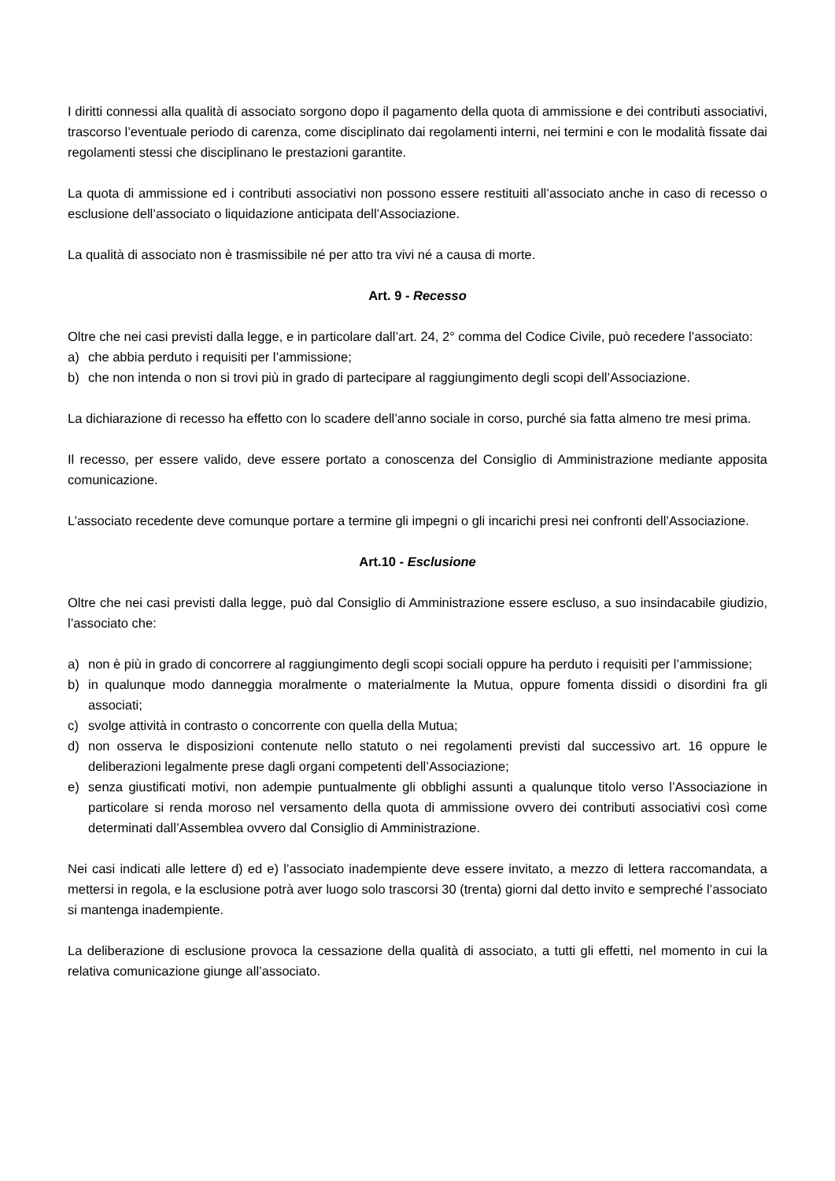I diritti connessi alla qualità di associato sorgono dopo il pagamento della quota di ammissione e dei contributi associativi, trascorso l’eventuale periodo di carenza, come disciplinato dai regolamenti interni, nei termini e con le modalità fissate dai regolamenti stessi che disciplinano le prestazioni garantite.
La quota di ammissione ed i contributi associativi non possono essere restituiti all’associato anche in caso di recesso o esclusione dell’associato o liquidazione anticipata dell’Associazione.
La qualità di associato non è trasmissibile né per atto tra vivi né a causa di morte.
Art. 9 - Recesso
Oltre che nei casi previsti dalla legge, e in particolare dall’art. 24, 2° comma del Codice Civile, può recedere l’associato:
a) che abbia perduto i requisiti per l’ammissione;
b) che non intenda o non si trovi più in grado di partecipare al raggiungimento degli scopi dell’Associazione.
La dichiarazione di recesso ha effetto con lo scadere dell’anno sociale in corso, purché sia fatta almeno tre mesi prima.
Il recesso, per essere valido, deve essere portato a conoscenza del Consiglio di Amministrazione mediante apposita comunicazione.
L’associato recedente deve comunque portare a termine gli impegni o gli incarichi presi nei confronti dell’Associazione.
Art.10 - Esclusione
Oltre che nei casi previsti dalla legge, può dal Consiglio di Amministrazione essere escluso, a suo insindacabile giudizio, l’associato che:
a) non è più in grado di concorrere al raggiungimento degli scopi sociali oppure ha perduto i requisiti per l’ammissione;
b) in qualunque modo danneggia moralmente o materialmente la Mutua, oppure fomenta dissidi o disordini fra gli associati;
c) svolge attività in contrasto o concorrente con quella della Mutua;
d) non osserva le disposizioni contenute nello statuto o nei regolamenti previsti dal successivo art. 16 oppure le deliberazioni legalmente prese dagli organi competenti dell’Associazione;
e) senza giustificati motivi, non adempie puntualmente gli obblighi assunti a qualunque titolo verso l’Associazione in particolare si renda moroso nel versamento della quota di ammissione ovvero dei contributi associativi così come determinati dall’Assemblea ovvero dal Consiglio di Amministrazione.
Nei casi indicati alle lettere d) ed e) l’associato inadempiente deve essere invitato, a mezzo di lettera raccomandata, a mettersi in regola, e la esclusione potrà aver luogo solo trascorsi 30 (trenta) giorni dal detto invito e sempreché l’associato si mantenga inadempiente.
La deliberazione di esclusione provoca la cessazione della qualità di associato, a tutti gli effetti, nel momento in cui la relativa comunicazione giunge all’associato.